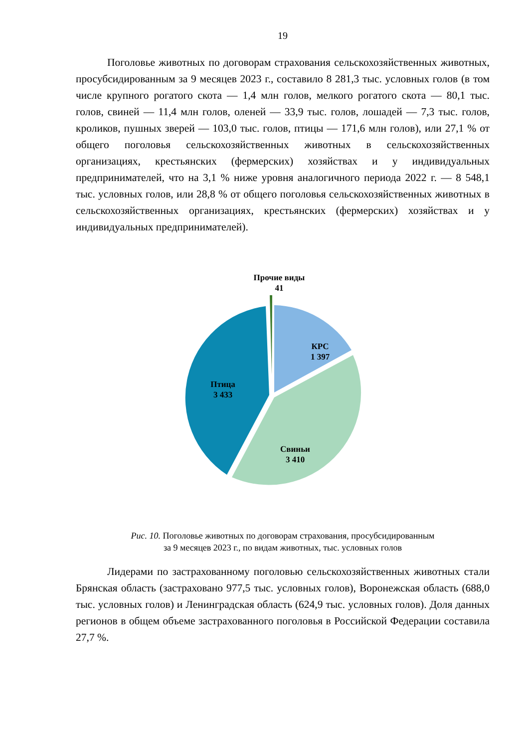19
Поголовье животных по договорам страхования сельскохозяйственных животных, просубсидированным за 9 месяцев 2023 г., составило 8 281,3 тыс. условных голов (в том числе крупного рогатого скота — 1,4 млн голов, мелкого рогатого скота — 80,1 тыс. голов, свиней — 11,4 млн голов, оленей — 33,9 тыс. голов, лошадей — 7,3 тыс. голов, кроликов, пушных зверей — 103,0 тыс. голов, птицы — 171,6 млн голов), или 27,1 % от общего поголовья сельскохозяйственных животных в сельскохозяйственных организациях, крестьянских (фермерских) хозяйствах и у индивидуальных предпринимателей, что на 3,1 % ниже уровня аналогичного периода 2022 г. — 8 548,1 тыс. условных голов, или 28,8 % от общего поголовья сельскохозяйственных животных в сельскохозяйственных организациях, крестьянских (фермерских) хозяйствах и у индивидуальных предпринимателей).
Прочие виды
41
КРС
1 397
Птица
3 433
Свиньи
3 410
Рис. 10. Поголовье животных по договорам страхования, просубсидированным
за 9 месяцев 2023 г., по видам животных, тыс. условных голов
Лидерами по застрахованному поголовью сельскохозяйственных животных стали Брянская область (застраховано 977,5 тыс. условных голов), Воронежская область (688,0 тыс. условных голов) и Ленинградская область (624,9 тыс. условных голов). Доля данных регионов в общем объеме застрахованного поголовья в Российской Федерации составила 27,7 %.